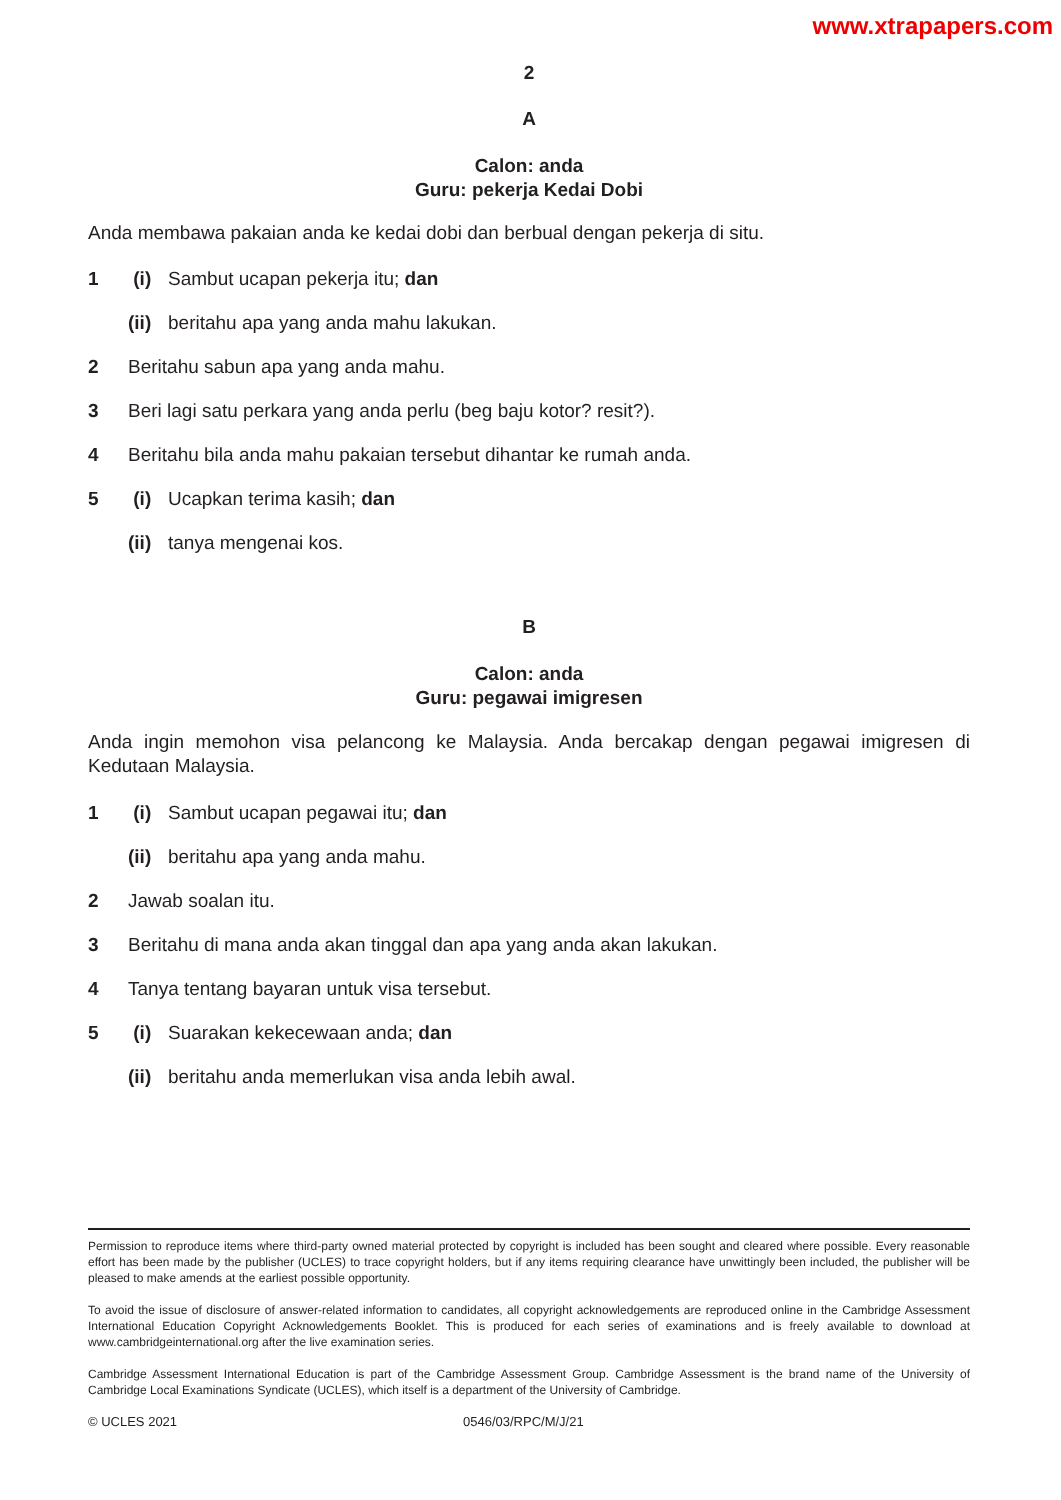www.xtrapapers.com
2
A
Calon: anda
Guru: pekerja Kedai Dobi
Anda membawa pakaian anda ke kedai dobi dan berbual dengan pekerja di situ.
1 (i) Sambut ucapan pekerja itu; dan
(ii) beritahu apa yang anda mahu lakukan.
2 Beritahu sabun apa yang anda mahu.
3 Beri lagi satu perkara yang anda perlu (beg baju kotor? resit?).
4 Beritahu bila anda mahu pakaian tersebut dihantar ke rumah anda.
5 (i) Ucapkan terima kasih; dan
(ii) tanya mengenai kos.
B
Calon: anda
Guru: pegawai imigresen
Anda ingin memohon visa pelancong ke Malaysia. Anda bercakap dengan pegawai imigresen di Kedutaan Malaysia.
1 (i) Sambut ucapan pegawai itu; dan
(ii) beritahu apa yang anda mahu.
2 Jawab soalan itu.
3 Beritahu di mana anda akan tinggal dan apa yang anda akan lakukan.
4 Tanya tentang bayaran untuk visa tersebut.
5 (i) Suarakan kekecewaan anda; dan
(ii) beritahu anda memerlukan visa anda lebih awal.
Permission to reproduce items where third-party owned material protected by copyright is included has been sought and cleared where possible. Every reasonable effort has been made by the publisher (UCLES) to trace copyright holders, but if any items requiring clearance have unwittingly been included, the publisher will be pleased to make amends at the earliest possible opportunity.
To avoid the issue of disclosure of answer-related information to candidates, all copyright acknowledgements are reproduced online in the Cambridge Assessment International Education Copyright Acknowledgements Booklet. This is produced for each series of examinations and is freely available to download at www.cambridgeinternational.org after the live examination series.
Cambridge Assessment International Education is part of the Cambridge Assessment Group. Cambridge Assessment is the brand name of the University of Cambridge Local Examinations Syndicate (UCLES), which itself is a department of the University of Cambridge.
© UCLES 2021 0546/03/RPC/M/J/21